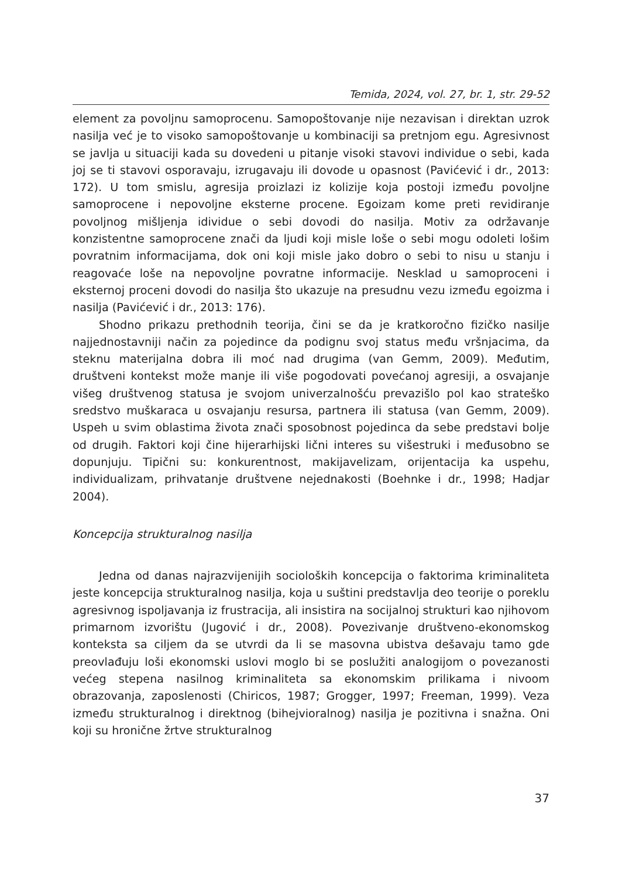Temida, 2024, vol. 27, br. 1, str. 29-52
element za povoljnu samoprocenu. Samopoštovanje nije nezavisan i direktan uzrok nasilja već je to visoko samopoštovanje u kombinaciji sa pretnjom egu. Agresivnost se javlja u situaciji kada su dovedeni u pitanje visoki stavovi individue o sebi, kada joj se ti stavovi osporavaju, izrugavaju ili dovode u opasnost (Pavićević i dr., 2013: 172). U tom smislu, agresija proizlazi iz kolizije koja postoji između povoljne samoprocene i nepovoljne eksterne procene. Egoizam kome preti revidiranje povoljnog mišljenja idividue o sebi dovodi do nasilja. Motiv za održavanje konzistentne samoprocene znači da ljudi koji misle loše o sebi mogu odoleti lošim povratnim informacijama, dok oni koji misle jako dobro o sebi to nisu u stanju i reagovaće loše na nepovoljne povratne informacije. Nesklad u samoproceni i eksternoj proceni dovodi do nasilja što ukazuje na presudnu vezu između egoizma i nasilja (Pavićević i dr., 2013: 176).
Shodno prikazu prethodnih teorija, čini se da je kratkoročno fizičko nasilje najjednostavniji način za pojedince da podignu svoj status među vršnjacima, da steknu materijalna dobra ili moć nad drugima (van Gemm, 2009). Međutim, društveni kontekst može manje ili više pogodovati povećanoj agresiji, a osvajanje višeg društvenog statusa je svojom univerzalnošću prevazišlo pol kao strateško sredstvo muškaraca u osvajanju resursa, partnera ili statusa (van Gemm, 2009). Uspeh u svim oblastima života znači sposobnost pojedinca da sebe predstavi bolje od drugih. Faktori koji čine hijerarhijski lični interes su višestruki i međusobno se dopunjuju. Tipični su: konkurentnost, makijavelizam, orijentacija ka uspehu, individualizam, prihvatanje društvene nejednakosti (Boehnke i dr., 1998; Hadjar 2004).
Koncepcija strukturalnog nasilja
Jedna od danas najrazvijenijih socioloških koncepcija o faktorima kriminaliteta jeste koncepcija strukturalnog nasilja, koja u suštini predstavlja deo teorije o poreklu agresivnog ispoljavanja iz frustracija, ali insistira na socijalnoj strukturi kao njihovom primarnom izvorištu (Jugović i dr., 2008). Povezivanje društveno-ekonomskog konteksta sa ciljem da se utvrdi da li se masovna ubistva dešavaju tamo gde preovlađuju loši ekonomski uslovi moglo bi se poslužiti analogijom o povezanosti većeg stepena nasilnog kriminaliteta sa ekonomskim prilikama i nivoom obrazovanja, zaposlenosti (Chiricos, 1987; Grogger, 1997; Freeman, 1999). Veza između strukturalnog i direktnog (bihejvioralnog) nasilja je pozitivna i snažna. Oni koji su hronične žrtve strukturalnog
37